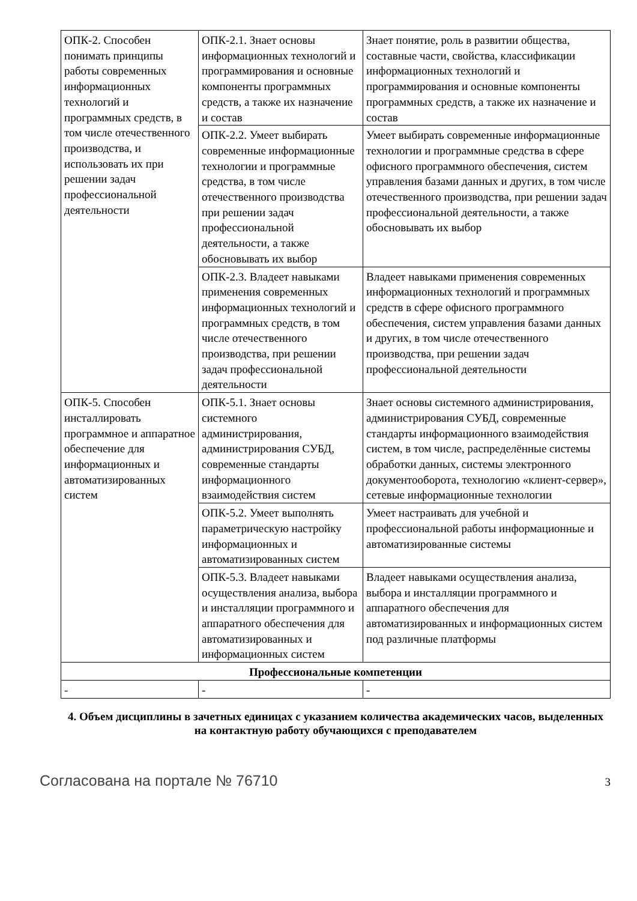| ОПК-2. Способен понимать принципы работы современных информационных технологий и программных средств, в том числе отечественного производства, и использовать их при решении задач профессиональной деятельности | ОПК-2.1. Знает основы информационных технологий и программирования и основные компоненты программных средств, а также их назначение и состав | Знает понятие, роль в развитии общества, составные части, свойства, классификации информационных технологий и программирования и основные компоненты программных средств, а также их назначение и состав |
| | ОПК-2.2. Умеет выбирать современные информационные технологии и программные средства, в том числе отечественного производства при решении задач профессиональной деятельности, а также обосновывать их выбор | Умеет выбирать современные информационные технологии и программные средства в сфере офисного программного обеспечения, систем управления базами данных и других, в том числе отечественного производства, при решении задач профессиональной деятельности, а также обосновывать их выбор |
| | ОПК-2.3. Владеет навыками применения современных информационных технологий и программных средств, в том числе отечественного производства, при решении задач профессиональной деятельности | Владеет навыками применения современных информационных технологий и программных средств в сфере офисного программного обеспечения, систем управления базами данных и других, в том числе отечественного производства, при решении задач профессиональной деятельности |
| ОПК-5. Способен инсталлировать программное и аппаратное обеспечение для информационных и автоматизированных систем | ОПК-5.1. Знает основы системного администрирования, администрирования СУБД, современные стандарты информационного взаимодействия систем | Знает основы системного администрирования, администрирования СУБД, современные стандарты информационного взаимодействия систем, в том числе, распределённые системы обработки данных, системы электронного документооборота, технологию «клиент-сервер», сетевые информационные технологии |
| | ОПК-5.2. Умеет выполнять параметрическую настройку информационных и автоматизированных систем | Умеет настраивать для учебной и профессиональной работы информационные и автоматизированные системы |
| | ОПК-5.3. Владеет навыками осуществления анализа, выбора и инсталляции программного и аппаратного обеспечения для автоматизированных и информационных систем | Владеет навыками осуществления анализа, выбора и инсталляции программного и аппаратного обеспечения для автоматизированных и информационных систем под различные платформы |
| Профессиональные компетенции | | |
| - | - | - |
4. Объем дисциплины в зачетных единицах с указанием количества академических часов, выделенных на контактную работу обучающихся с преподавателем
Согласована на портале № 76710 3